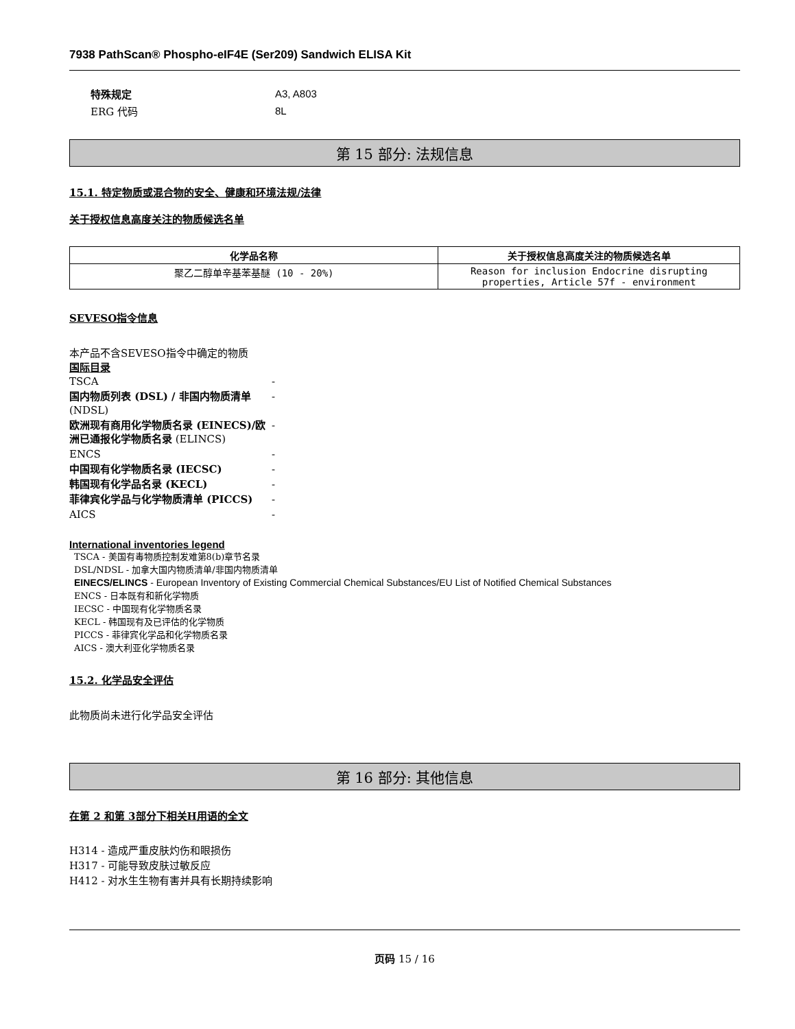7938 PathScan® Phospho-eIF4E (Ser209) Sandwich ELISA Kit
| 特殊规定 | A3, A803 |
| ERG 代码 | 8L |
第 15 部分: 法规信息
15.1. 特定物质或混合物的安全、健康和环境法规/法律
关于授权信息高度关注的物质候选名单
| 化学品名称 | 关于授权信息高度关注的物质候选名单 |
| --- | --- |
| 聚乙二醇单辛基苯基醚 (10 - 20%) | Reason for inclusion Endocrine disrupting properties, Article 57f - environment |
SEVESO指令信息
本产品不含SEVESO指令中确定的物质
国际目录
| TSCA | - |
| 国内物质列表 (DSL) / 非国内物质清单 (NDSL) | - |
| 欧洲现有商用化学物质名录 (EINECS)/欧洲已通报化学物质名录 (ELINCS) | - |
| ENCS | - |
| 中国现有化学物质名录 (IECSC) | - |
| 韩国现有化学品名录 (KECL) | - |
| 菲律宾化学品与化学物质清单 (PICCS) | - |
| AICS | - |
International inventories legend
TSCA - 美国有毒物质控制发难第8(b)章节名录
DSL/NDSL - 加拿大国内物质清单/非国内物质清单
EINECS/ELINCS - European Inventory of Existing Commercial Chemical Substances/EU List of Notified Chemical Substances
ENCS - 日本既有和新化学物质
IECSC - 中国现有化学物质名录
KECL - 韩国现有及已评估的化学物质
PICCS - 菲律宾化学品和化学物质名录
AICS - 澳大利亚化学物质名录
15.2. 化学品安全评估
此物质尚未进行化学品安全评估
第 16 部分: 其他信息
在第 2 和第 3部分下相关H用语的全文
H314 - 造成严重皮肤灼伤和眼损伤
H317 - 可能导致皮肤过敏反应
H412 - 对水生生物有害并具有长期持续影响
页码 15 / 16